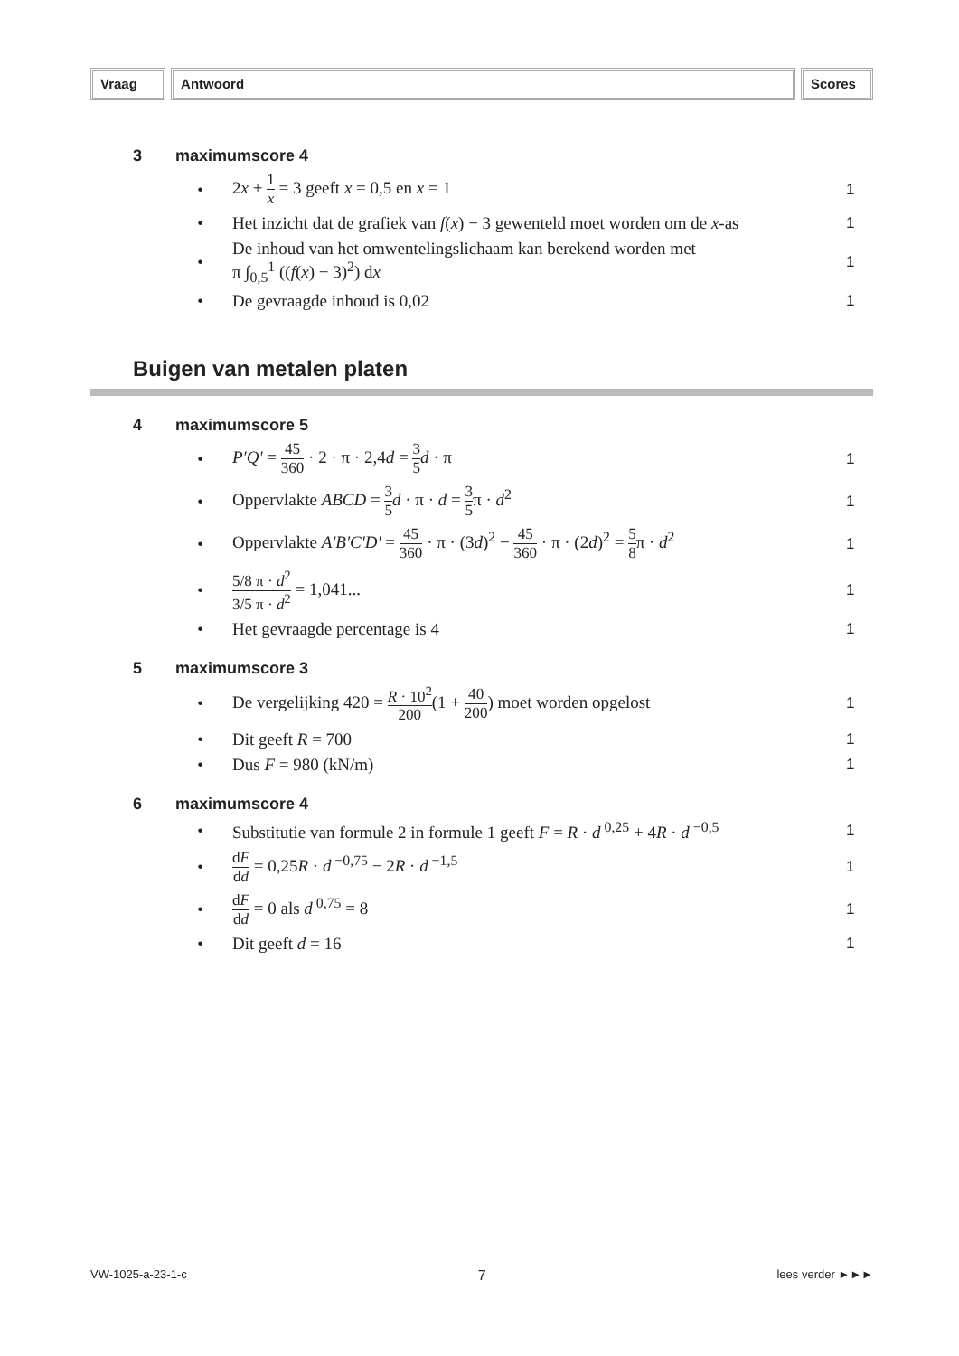Vraag Antwoord Scores
3 maximumscore 4
•
2x + 1 x = 3 geeft x = 0,5 en x = 1
1
•
Het inzicht dat de grafiek van f(x) − 3 gewenteld moet worden om de x-as
1
•
De inhoud van het omwentelingslichaam kan berekend worden met
π ∫<sub>0,5</sub><sup>1</sup> ((f(x) − 3)<sup>2</sup>) dx
1
• De gevraagde inhoud is 0,02 1
Buigen van metalen platen
4 maximumscore 5
•
P'Q' = 45 360 · 2 · π · 2,4d = 3 5 d · π
1
•
Oppervlakte ABCD = 3 5 d · π · d = 3 5π · d<sup>2</sup>
1
•
Oppervlakte A'B'C'D' = 45 360 · π · (3d)<sup>2</sup> − 45 360 · π · (2d)<sup>2</sup> = 5 8π · d<sup>2</sup>
1
•
5/8 π · d<sup>2</sup> 3/5 π · d<sup>2</sup> = 1,041...
1
• Het gevraagde percentage is 4 1
5 maximumscore 3
•
De vergelijking 420 = R · 10<sup>2</sup> 200(1 + 40 200) moet worden opgelost
1
• Dit geeft R = 700 1
• Dus F = 980 (kN/m) 1
6 maximumscore 4
•
Substitutie van formule 2 in formule 1 geeft F = R · d<sup>0,25</sup> + 4R · d<sup>−0,5</sup>
1
•
dF dd = 0,25R · d<sup>−0,75</sup> − 2R · d<sup>−1,5</sup>
1
• dF dd = 0 als d<sup>0,75</sup> = 8 1
• Dit geeft d = 16 1
VW-1025-a-23-1-c 7 lees verder ►►►